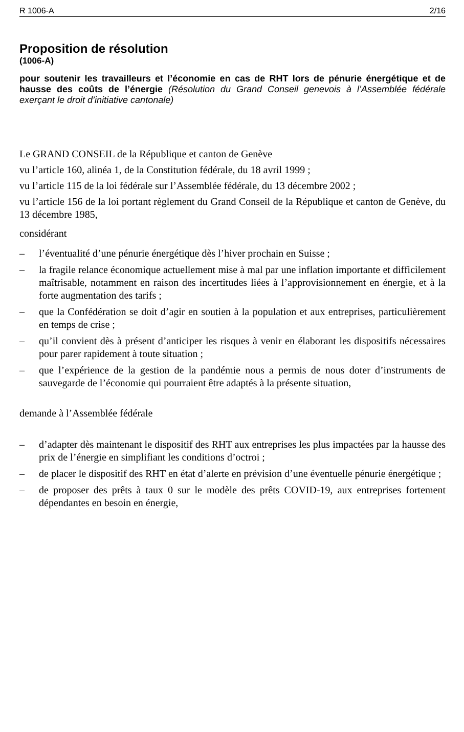R 1006-A 2/16
Proposition de résolution
(1006-A)
pour soutenir les travailleurs et l’économie en cas de RHT lors de pénurie énergétique et de hausse des coûts de l’énergie (Résolution du Grand Conseil genevois à l’Assemblée fédérale exerçant le droit d’initiative cantonale)
Le GRAND CONSEIL de la République et canton de Genève
vu l’article 160, alinéa 1, de la Constitution fédérale, du 18 avril 1999 ;
vu l’article 115 de la loi fédérale sur l’Assemblée fédérale, du 13 décembre 2002 ;
vu l’article 156 de la loi portant règlement du Grand Conseil de la République et canton de Genève, du 13 décembre 1985,
considérant
– l’éventualité d’une pénurie énergétique dès l’hiver prochain en Suisse ;
– la fragile relance économique actuellement mise à mal par une inflation importante et difficilement maîtrisable, notamment en raison des incertitudes liées à l’approvisionnement en énergie, et à la forte augmentation des tarifs ;
– que la Confédération se doit d’agir en soutien à la population et aux entreprises, particulièrement en temps de crise ;
– qu’il convient dès à présent d’anticiper les risques à venir en élaborant les dispositifs nécessaires pour parer rapidement à toute situation ;
– que l’expérience de la gestion de la pandémie nous a permis de nous doter d’instruments de sauvegarde de l’économie qui pourraient être adaptés à la présente situation,
demande à l’Assemblée fédérale
– d’adapter dès maintenant le dispositif des RHT aux entreprises les plus impactées par la hausse des prix de l’énergie en simplifiant les conditions d’octroi ;
– de placer le dispositif des RHT en état d’alerte en prévision d’une éventuelle pénurie énergétique ;
– de proposer des prêts à taux 0 sur le modèle des prêts COVID-19, aux entreprises fortement dépendantes en besoin en énergie,